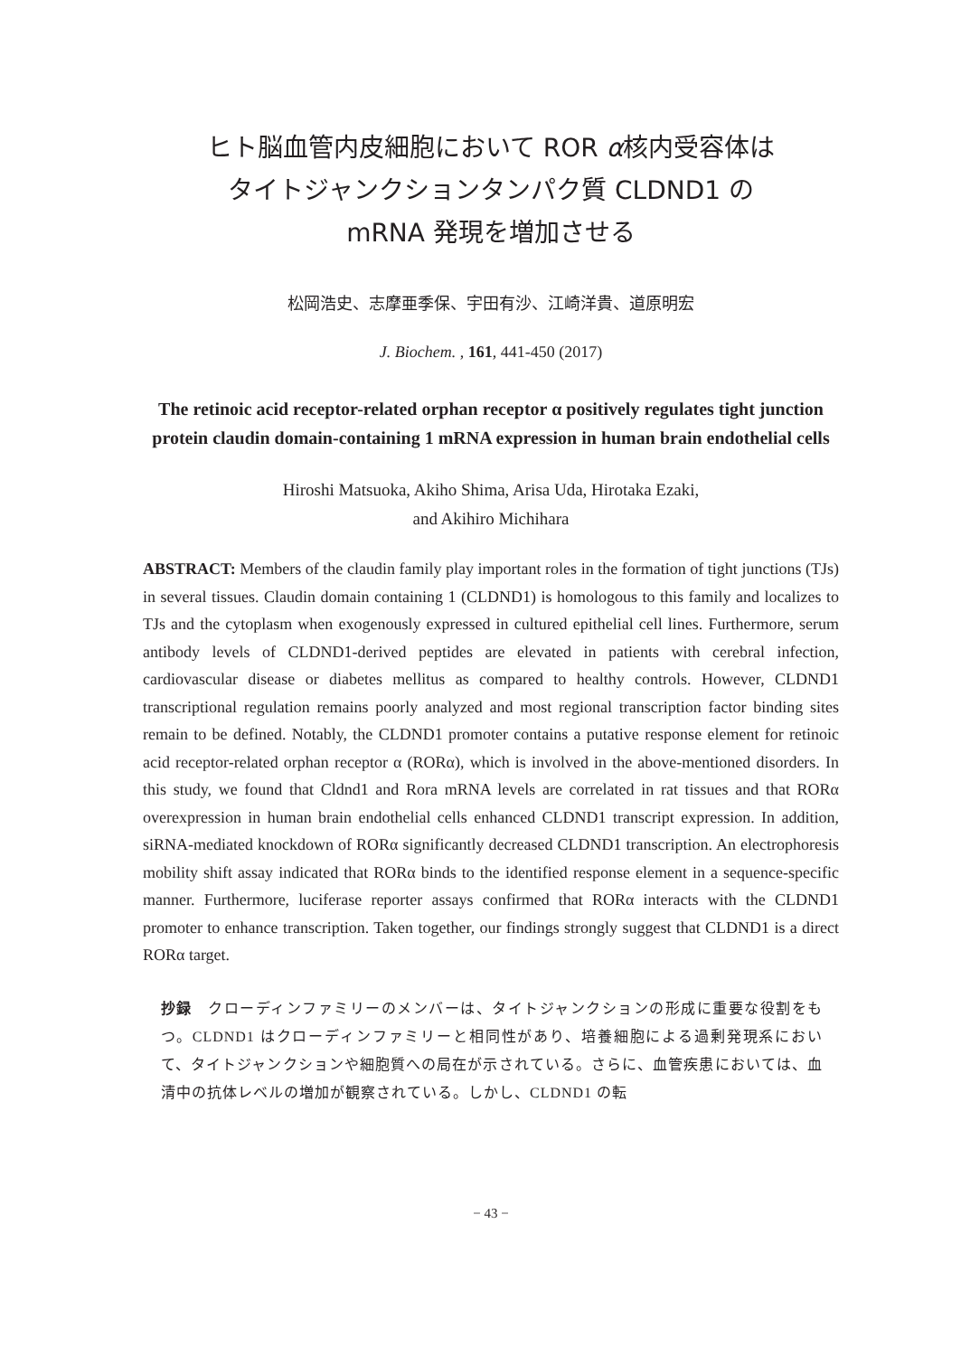ヒト脳血管内皮細胞において ROR α核内受容体は
タイトジャンクションタンパク質 CLDND1 の
mRNA 発現を増加させる
松岡浩史、志摩亜季保、宇田有沙、江崎洋貴、道原明宏
J. Biochem. , 161, 441-450 (2017)
The retinoic acid receptor-related orphan receptor α positively regulates tight junction protein claudin domain-containing 1 mRNA expression in human brain endothelial cells
Hiroshi Matsuoka, Akiho Shima, Arisa Uda, Hirotaka Ezaki,
and Akihiro Michihara
ABSTRACT: Members of the claudin family play important roles in the formation of tight junctions (TJs) in several tissues. Claudin domain containing 1 (CLDND1) is homologous to this family and localizes to TJs and the cytoplasm when exogenously expressed in cultured epithelial cell lines. Furthermore, serum antibody levels of CLDND1-derived peptides are elevated in patients with cerebral infection, cardiovascular disease or diabetes mellitus as compared to healthy controls. However, CLDND1 transcriptional regulation remains poorly analyzed and most regional transcription factor binding sites remain to be defined. Notably, the CLDND1 promoter contains a putative response element for retinoic acid receptor-related orphan receptor α (RORα), which is involved in the above-mentioned disorders. In this study, we found that Cldnd1 and Rora mRNA levels are correlated in rat tissues and that RORα overexpression in human brain endothelial cells enhanced CLDND1 transcript expression. In addition, siRNA-mediated knockdown of RORα significantly decreased CLDND1 transcription. An electrophoresis mobility shift assay indicated that RORα binds to the identified response element in a sequence-specific manner. Furthermore, luciferase reporter assays confirmed that RORα interacts with the CLDND1 promoter to enhance transcription. Taken together, our findings strongly suggest that CLDND1 is a direct RORα target.
抄録　クローディンファミリーのメンバーは、タイトジャンクションの形成に重要な役割をもつ。CLDND1 はクローディンファミリーと相同性があり、培養細胞による過剰発現系において、タイトジャンクションや細胞質への局在が示されている。さらに、血管疾患においては、血清中の抗体レベルの増加が観察されている。しかし、CLDND1 の転
− 43 −